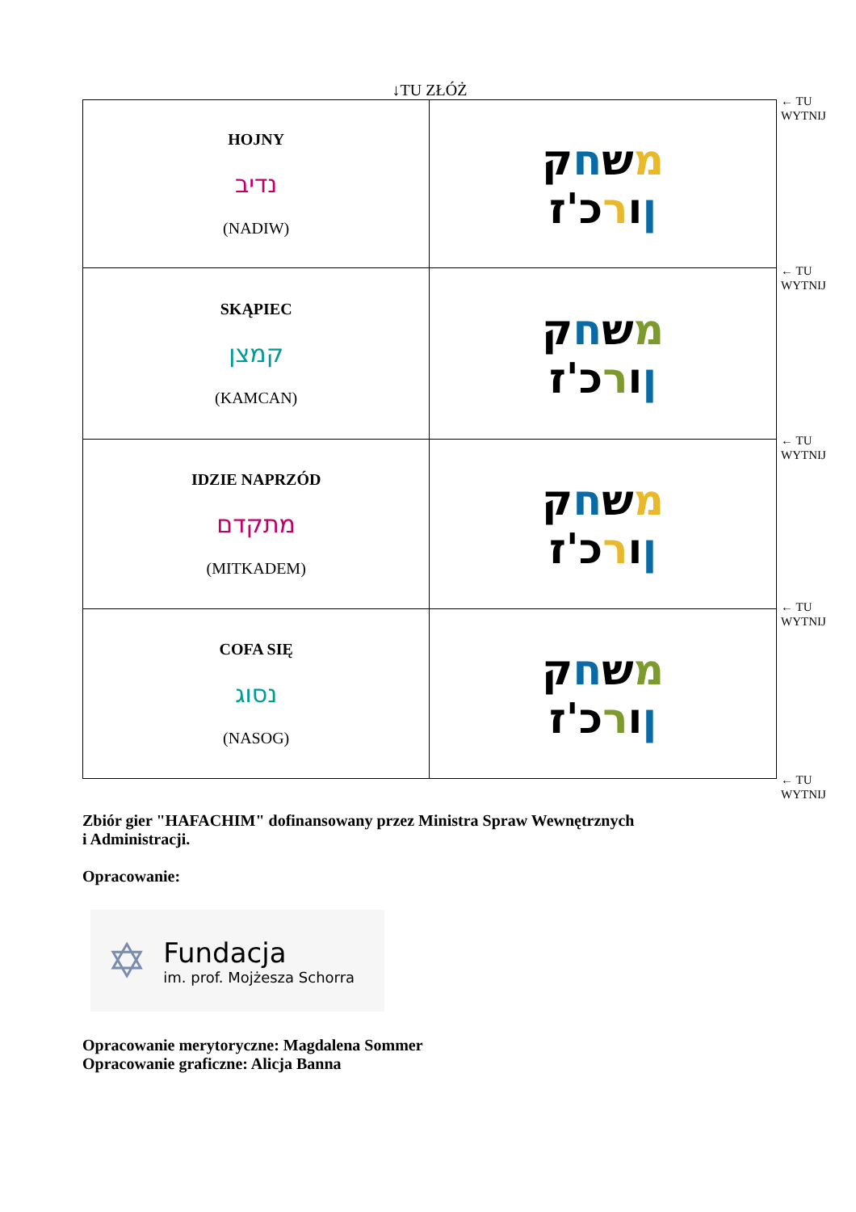↓TU ZŁÓŻ
| HOJNY נדיב (NADIW) | מ ש ח ק ן ו ר כ'ז |
| SKĄPIEC קמצן (KAMCAN) | מ ש ח ק ן ו ר כ'ז |
| IDZIE NAPRZÓD מתקדם (MITKADEM) | מ ש ח ק ן ו ר כ'ז |
| COFA SIĘ נסוג (NASOG) | מ ש ח ק ן ו ר כ'ז |
← TU
WYTNIJ
← TU
WYTNIJ
← TU
WYTNIJ
← TU
WYTNIJ
← TU
WYTNIJ
Zbiór gier "HAFACHIM" dofinansowany przez Ministra Spraw Wewnętrznych
i Administracji.
Opracowanie:
✡
Fundacja
im. prof. Mojżesza Schorra
Opracowanie merytoryczne: Magdalena Sommer
Opracowanie graficzne: Alicja Banna